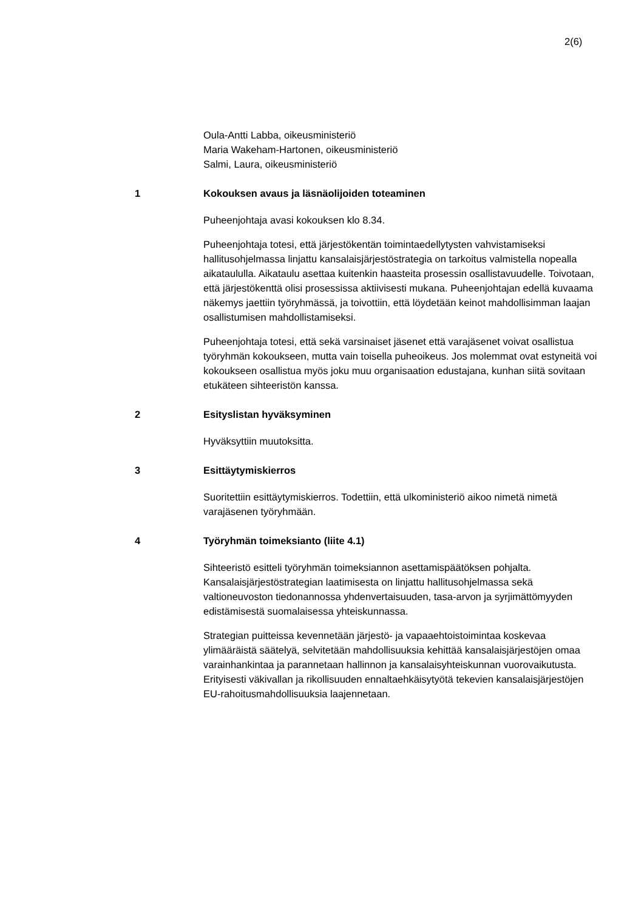2(6)
Oula-Antti Labba, oikeusministeriö
Maria Wakeham-Hartonen, oikeusministeriö
Salmi, Laura, oikeusministeriö
1 Kokouksen avaus ja läsnäolijoiden toteaminen
Puheenjohtaja avasi kokouksen klo 8.34.
Puheenjohtaja totesi, että järjestökentän toimintaedellytysten vahvistamiseksi hallitusohjelmassa linjattu kansalaisjärjestöstrategia on tarkoitus valmistella nopealla aikataululla. Aikataulu asettaa kuitenkin haasteita prosessin osallistavuudelle. Toivotaan, että järjestökenttä olisi prosessissa aktiivisesti mukana. Puheenjohtajan edellä kuvaama näkemys jaettiin työryhmässä, ja toivottiin, että löydetään keinot mahdollisimman laajan osallistumisen mahdollistamiseksi.
Puheenjohtaja totesi, että sekä varsinaiset jäsenet että varajäsenet voivat osallistua työryhmän kokoukseen, mutta vain toisella puheoikeus. Jos molemmat ovat estyneitä voi kokoukseen osallistua myös joku muu organisaation edustajana, kunhan siitä sovitaan etukäteen sihteeristön kanssa.
2 Esityslistan hyväksyminen
Hyväksyttiin muutoksitta.
3 Esittäytymiskierros
Suoritettiin esittäytymiskierros. Todettiin, että ulkoministeriö aikoo nimetä nimetä varajäsenen työryhmään.
4 Työryhmän toimeksianto (liite 4.1)
Sihteeristö esitteli työryhmän toimeksiannon asettamispäätöksen pohjalta. Kansalaisjärjestöstrategian laatimisesta on linjattu hallitusohjelmassa sekä valtioneuvoston tiedonannossa yhdenvertaisuuden, tasa-arvon ja syrjimättömyyden edistämisestä suomalaisessa yhteiskunnassa.
Strategian puitteissa kevennetään järjestö- ja vapaaehtoistoimintaa koskevaa ylimääräistä säätelyä, selvitetään mahdollisuuksia kehittää kansalaisjärjestöjen omaa varainhankintaa ja parannetaan hallinnon ja kansalaisyhteiskunnan vuorovaikutusta. Erityisesti väkivallan ja rikollisuuden ennaltaehkäisytyötä tekevien kansalaisjärjestöjen EU-rahoitusmahdollisuuksia laajennetaan.